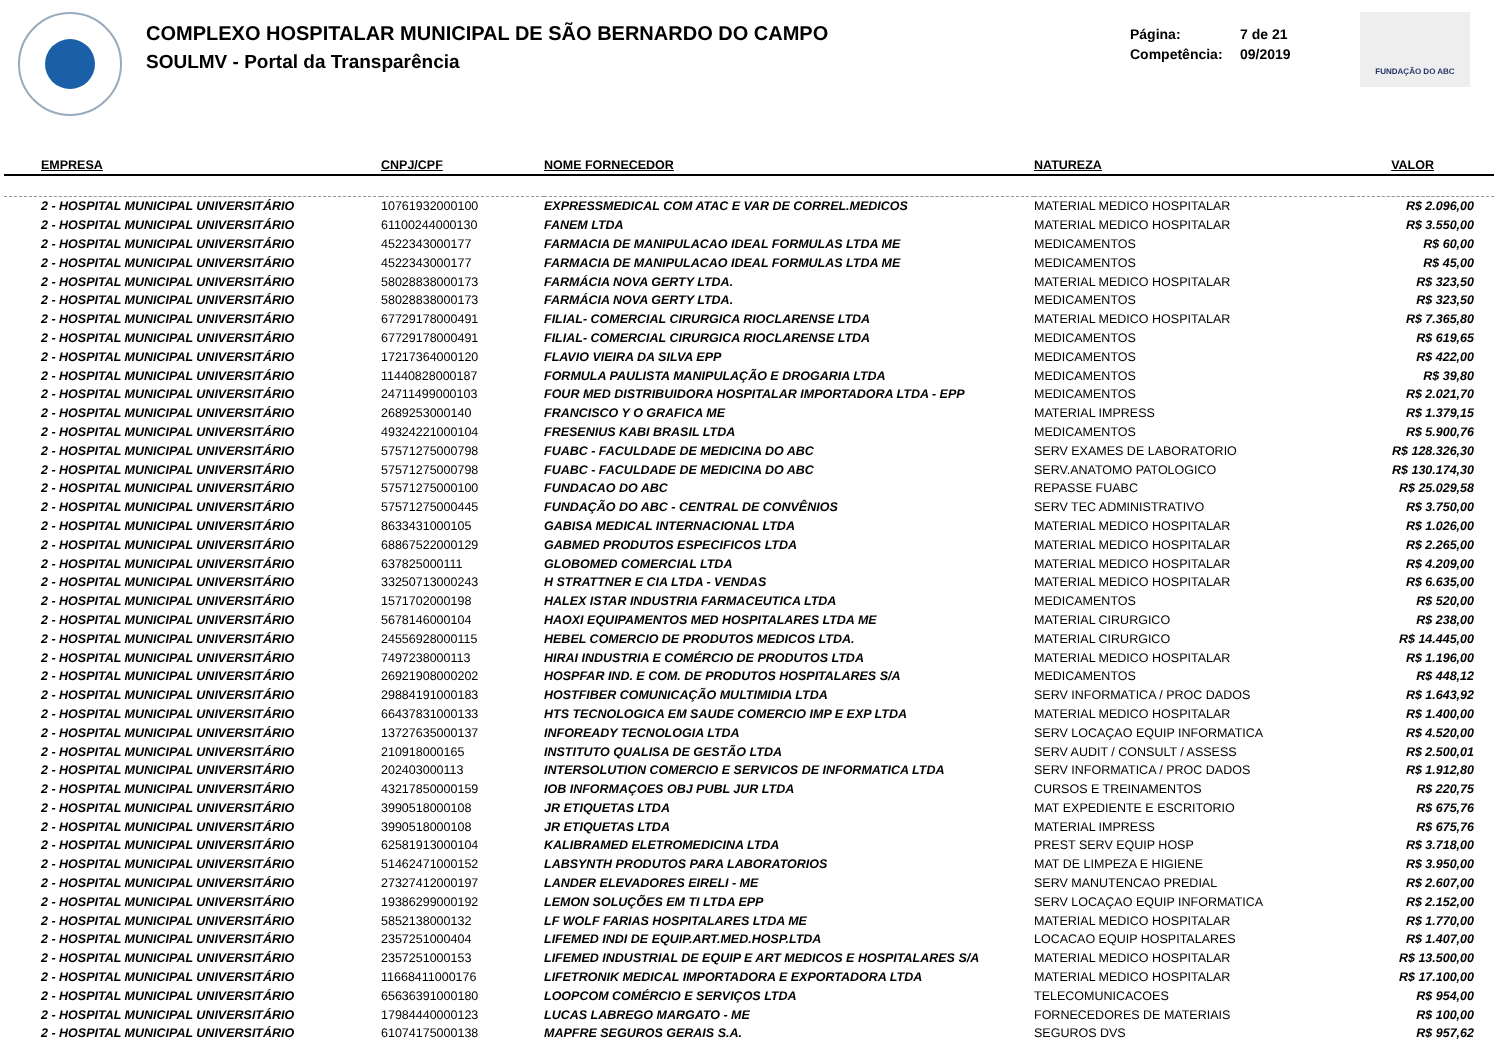COMPLEXO HOSPITALAR MUNICIPAL DE SÃO BERNARDO DO CAMPO
SOULMV - Portal da Transparência
Página: 7 de 21
Competência: 09/2019
FUNDAÇÃO DO ABC
| EMPRESA | CNPJ/CPF | NOME FORNECEDOR | NATUREZA | VALOR |
| --- | --- | --- | --- | --- |
| 2 - HOSPITAL MUNICIPAL UNIVERSITÁRIO | 10761932000100 | EXPRESSMEDICAL COM ATAC E VAR DE CORREL.MEDICOS | MATERIAL MEDICO HOSPITALAR | R$ 2.096,00 |
| 2 - HOSPITAL MUNICIPAL UNIVERSITÁRIO | 61100244000130 | FANEM LTDA | MATERIAL MEDICO HOSPITALAR | R$ 3.550,00 |
| 2 - HOSPITAL MUNICIPAL UNIVERSITÁRIO | 4522343000177 | FARMACIA DE MANIPULACAO IDEAL FORMULAS LTDA ME | MEDICAMENTOS | R$ 60,00 |
| 2 - HOSPITAL MUNICIPAL UNIVERSITÁRIO | 4522343000177 | FARMACIA DE MANIPULACAO IDEAL FORMULAS LTDA ME | MEDICAMENTOS | R$ 45,00 |
| 2 - HOSPITAL MUNICIPAL UNIVERSITÁRIO | 58028838000173 | FARMÁCIA NOVA GERTY LTDA. | MATERIAL MEDICO HOSPITALAR | R$ 323,50 |
| 2 - HOSPITAL MUNICIPAL UNIVERSITÁRIO | 58028838000173 | FARMÁCIA NOVA GERTY LTDA. | MEDICAMENTOS | R$ 323,50 |
| 2 - HOSPITAL MUNICIPAL UNIVERSITÁRIO | 67729178000491 | FILIAL- COMERCIAL CIRURGICA RIOCLARENSE LTDA | MATERIAL MEDICO HOSPITALAR | R$ 7.365,80 |
| 2 - HOSPITAL MUNICIPAL UNIVERSITÁRIO | 67729178000491 | FILIAL- COMERCIAL CIRURGICA RIOCLARENSE LTDA | MEDICAMENTOS | R$ 619,65 |
| 2 - HOSPITAL MUNICIPAL UNIVERSITÁRIO | 17217364000120 | FLAVIO VIEIRA DA SILVA EPP | MEDICAMENTOS | R$ 422,00 |
| 2 - HOSPITAL MUNICIPAL UNIVERSITÁRIO | 11440828000187 | FORMULA PAULISTA MANIPULAÇÃO E DROGARIA LTDA | MEDICAMENTOS | R$ 39,80 |
| 2 - HOSPITAL MUNICIPAL UNIVERSITÁRIO | 24711499000103 | FOUR MED DISTRIBUIDORA HOSPITALAR IMPORTADORA LTDA - EPP | MEDICAMENTOS | R$ 2.021,70 |
| 2 - HOSPITAL MUNICIPAL UNIVERSITÁRIO | 2689253000140 | FRANCISCO Y O GRAFICA ME | MATERIAL IMPRESS | R$ 1.379,15 |
| 2 - HOSPITAL MUNICIPAL UNIVERSITÁRIO | 49324221000104 | FRESENIUS KABI BRASIL LTDA | MEDICAMENTOS | R$ 5.900,76 |
| 2 - HOSPITAL MUNICIPAL UNIVERSITÁRIO | 57571275000798 | FUABC - FACULDADE DE MEDICINA DO ABC | SERV EXAMES DE LABORATORIO | R$ 128.326,30 |
| 2 - HOSPITAL MUNICIPAL UNIVERSITÁRIO | 57571275000798 | FUABC - FACULDADE DE MEDICINA DO ABC | SERV.ANATOMO PATOLOGICO | R$ 130.174,30 |
| 2 - HOSPITAL MUNICIPAL UNIVERSITÁRIO | 57571275000100 | FUNDACAO DO ABC | REPASSE FUABC | R$ 25.029,58 |
| 2 - HOSPITAL MUNICIPAL UNIVERSITÁRIO | 57571275000445 | FUNDAÇÃO DO ABC - CENTRAL DE CONVÊNIOS | SERV TEC ADMINISTRATIVO | R$ 3.750,00 |
| 2 - HOSPITAL MUNICIPAL UNIVERSITÁRIO | 8633431000105 | GABISA MEDICAL INTERNACIONAL LTDA | MATERIAL MEDICO HOSPITALAR | R$ 1.026,00 |
| 2 - HOSPITAL MUNICIPAL UNIVERSITÁRIO | 68867522000129 | GABMED PRODUTOS ESPECIFICOS LTDA | MATERIAL MEDICO HOSPITALAR | R$ 2.265,00 |
| 2 - HOSPITAL MUNICIPAL UNIVERSITÁRIO | 637825000111 | GLOBOMED COMERCIAL LTDA | MATERIAL MEDICO HOSPITALAR | R$ 4.209,00 |
| 2 - HOSPITAL MUNICIPAL UNIVERSITÁRIO | 33250713000243 | H STRATTNER E CIA LTDA - VENDAS | MATERIAL MEDICO HOSPITALAR | R$ 6.635,00 |
| 2 - HOSPITAL MUNICIPAL UNIVERSITÁRIO | 1571702000198 | HALEX ISTAR INDUSTRIA FARMACEUTICA LTDA | MEDICAMENTOS | R$ 520,00 |
| 2 - HOSPITAL MUNICIPAL UNIVERSITÁRIO | 5678146000104 | HAOXI EQUIPAMENTOS MED HOSPITALARES LTDA ME | MATERIAL CIRURGICO | R$ 238,00 |
| 2 - HOSPITAL MUNICIPAL UNIVERSITÁRIO | 24556928000115 | HEBEL COMERCIO DE PRODUTOS MEDICOS LTDA. | MATERIAL CIRURGICO | R$ 14.445,00 |
| 2 - HOSPITAL MUNICIPAL UNIVERSITÁRIO | 7497238000113 | HIRAI INDUSTRIA E COMÉRCIO DE PRODUTOS LTDA | MATERIAL MEDICO HOSPITALAR | R$ 1.196,00 |
| 2 - HOSPITAL MUNICIPAL UNIVERSITÁRIO | 26921908000202 | HOSPFAR IND. E COM. DE PRODUTOS HOSPITALARES S/A | MEDICAMENTOS | R$ 448,12 |
| 2 - HOSPITAL MUNICIPAL UNIVERSITÁRIO | 29884191000183 | HOSTFIBER COMUNICAÇÃO MULTIMIDIA LTDA | SERV INFORMATICA / PROC DADOS | R$ 1.643,92 |
| 2 - HOSPITAL MUNICIPAL UNIVERSITÁRIO | 66437831000133 | HTS TECNOLOGICA EM SAUDE COMERCIO IMP E EXP LTDA | MATERIAL MEDICO HOSPITALAR | R$ 1.400,00 |
| 2 - HOSPITAL MUNICIPAL UNIVERSITÁRIO | 13727635000137 | INFOREADY TECNOLOGIA LTDA | SERV LOCAÇAO EQUIP INFORMATICA | R$ 4.520,00 |
| 2 - HOSPITAL MUNICIPAL UNIVERSITÁRIO | 210918000165 | INSTITUTO QUALISA DE GESTÃO LTDA | SERV AUDIT / CONSULT / ASSESS | R$ 2.500,01 |
| 2 - HOSPITAL MUNICIPAL UNIVERSITÁRIO | 202403000113 | INTERSOLUTION COMERCIO E SERVICOS DE INFORMATICA LTDA | SERV INFORMATICA / PROC DADOS | R$ 1.912,80 |
| 2 - HOSPITAL MUNICIPAL UNIVERSITÁRIO | 43217850000159 | IOB INFORMAÇOES OBJ PUBL JUR LTDA | CURSOS E TREINAMENTOS | R$ 220,75 |
| 2 - HOSPITAL MUNICIPAL UNIVERSITÁRIO | 3990518000108 | JR ETIQUETAS LTDA | MAT EXPEDIENTE E ESCRITORIO | R$ 675,76 |
| 2 - HOSPITAL MUNICIPAL UNIVERSITÁRIO | 3990518000108 | JR ETIQUETAS LTDA | MATERIAL IMPRESS | R$ 675,76 |
| 2 - HOSPITAL MUNICIPAL UNIVERSITÁRIO | 62581913000104 | KALIBRAMED ELETROMEDICINA LTDA | PREST SERV EQUIP HOSP | R$ 3.718,00 |
| 2 - HOSPITAL MUNICIPAL UNIVERSITÁRIO | 51462471000152 | LABSYNTH PRODUTOS PARA LABORATORIOS | MAT DE LIMPEZA E HIGIENE | R$ 3.950,00 |
| 2 - HOSPITAL MUNICIPAL UNIVERSITÁRIO | 27327412000197 | LANDER ELEVADORES EIRELI - ME | SERV MANUTENCAO PREDIAL | R$ 2.607,00 |
| 2 - HOSPITAL MUNICIPAL UNIVERSITÁRIO | 19386299000192 | LEMON SOLUÇÕES EM TI LTDA EPP | SERV LOCAÇAO EQUIP INFORMATICA | R$ 2.152,00 |
| 2 - HOSPITAL MUNICIPAL UNIVERSITÁRIO | 5852138000132 | LF WOLF FARIAS HOSPITALARES LTDA ME | MATERIAL MEDICO HOSPITALAR | R$ 1.770,00 |
| 2 - HOSPITAL MUNICIPAL UNIVERSITÁRIO | 2357251000404 | LIFEMED INDI DE EQUIP.ART.MED.HOSP.LTDA | LOCACAO EQUIP HOSPITALARES | R$ 1.407,00 |
| 2 - HOSPITAL MUNICIPAL UNIVERSITÁRIO | 2357251000153 | LIFEMED INDUSTRIAL DE EQUIP E ART MEDICOS E HOSPITALARES S/A | MATERIAL MEDICO HOSPITALAR | R$ 13.500,00 |
| 2 - HOSPITAL MUNICIPAL UNIVERSITÁRIO | 11668411000176 | LIFETRONIK MEDICAL IMPORTADORA E EXPORTADORA LTDA | MATERIAL MEDICO HOSPITALAR | R$ 17.100,00 |
| 2 - HOSPITAL MUNICIPAL UNIVERSITÁRIO | 65636391000180 | LOOPCOM COMÉRCIO E SERVIÇOS LTDA | TELECOMUNICACOES | R$ 954,00 |
| 2 - HOSPITAL MUNICIPAL UNIVERSITÁRIO | 17984440000123 | LUCAS LABREGO MARGATO - ME | FORNECEDORES DE MATERIAIS | R$ 100,00 |
| 2 - HOSPITAL MUNICIPAL UNIVERSITÁRIO | 61074175000138 | MAPFRE SEGUROS GERAIS S.A. | SEGUROS DVS | R$ 957,62 |